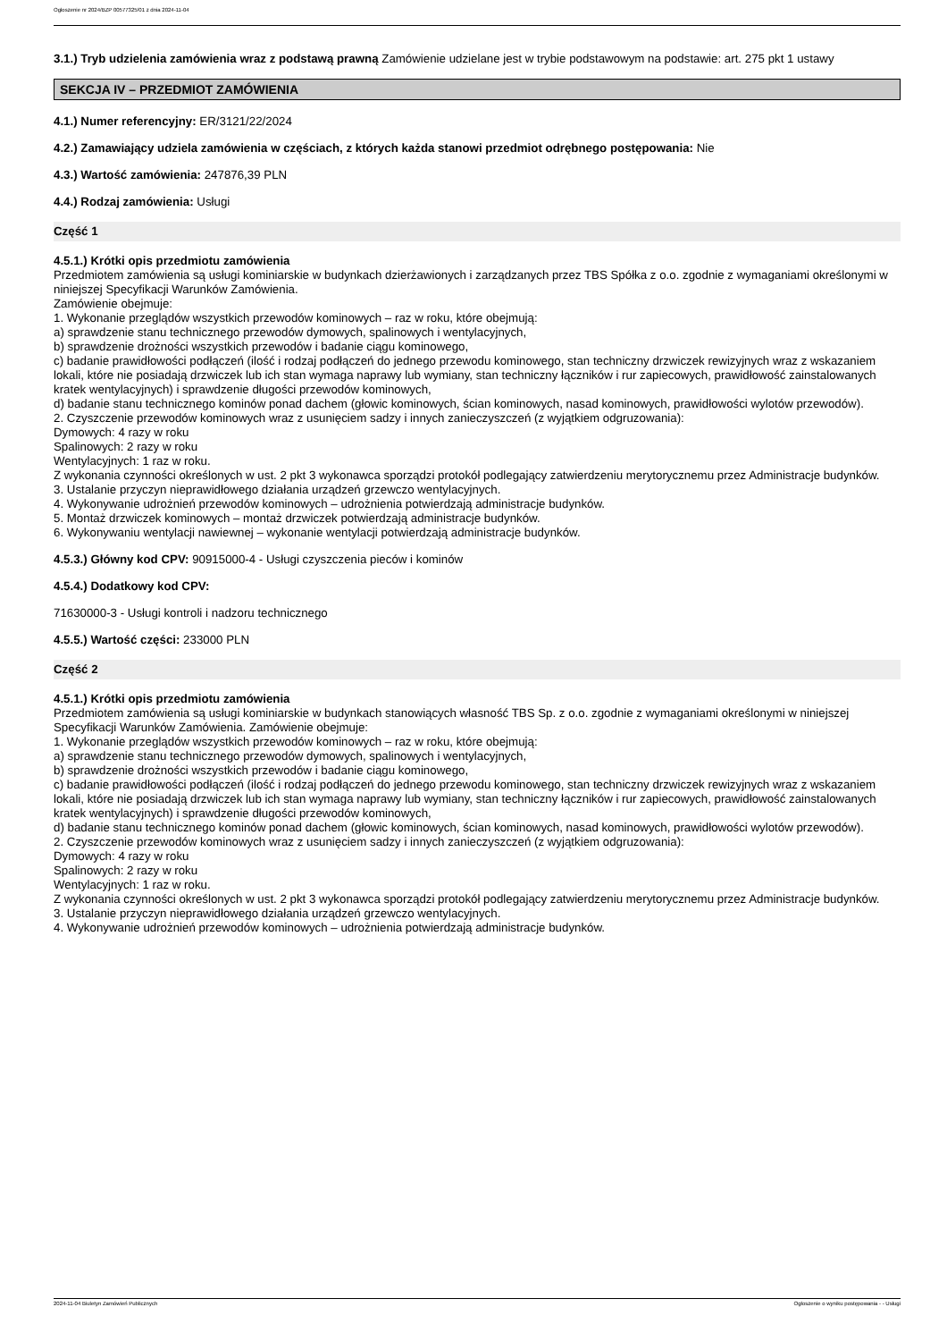Ogłoszenie nr 2024/BZP 00577325/01 z dnia 2024-11-04
3.1.) Tryb udzielenia zamówienia wraz z podstawą prawną Zamówienie udzielane jest w trybie podstawowym na podstawie: art. 275 pkt 1 ustawy
SEKCJA IV – PRZEDMIOT ZAMÓWIENIA
4.1.) Numer referencyjny: ER/3121/22/2024
4.2.) Zamawiający udziela zamówienia w częściach, z których każda stanowi przedmiot odrębnego postępowania: Nie
4.3.) Wartość zamówienia: 247876,39 PLN
4.4.) Rodzaj zamówienia: Usługi
Część 1
4.5.1.) Krótki opis przedmiotu zamówienia
Przedmiotem zamówienia są usługi kominiarskie w budynkach dzierżawionych i zarządzanych przez TBS Spółka z o.o. zgodnie z wymaganiami określonymi w niniejszej Specyfikacji Warunków Zamówienia.
Zamówienie obejmuje:
1. Wykonanie przeglądów wszystkich przewodów kominowych – raz w roku, które obejmują:
a) sprawdzenie stanu technicznego przewodów dymowych, spalinowych i wentylacyjnych,
b) sprawdzenie drożności wszystkich przewodów i badanie ciągu kominowego,
c) badanie prawidłowości podłączeń (ilość i rodzaj podłączeń do jednego przewodu kominowego, stan techniczny drzwiczek rewizyjnych wraz z wskazaniem lokali, które nie posiadają drzwiczek lub ich stan wymaga naprawy lub wymiany, stan techniczny łączników i rur zapiecowych, prawidłowość zainstalowanych kratek wentylacyjnych) i sprawdzenie długości przewodów kominowych,
d) badanie stanu technicznego kominów ponad dachem (głowic kominowych, ścian kominowych, nasad kominowych, prawidłowości wylotów przewodów).
2. Czyszczenie przewodów kominowych wraz z usunięciem sadzy i innych zanieczyszczeń (z wyjątkiem odgruzowania):
Dymowych: 4 razy w roku
Spalinowych: 2 razy w roku
Wentylacyjnych: 1 raz w roku.
Z wykonania czynności określonych w ust. 2 pkt 3 wykonawca sporządzi protokół podlegający zatwierdzeniu merytorycznemu przez Administracje budynków.
3. Ustalanie przyczyn nieprawidłowego działania urządzeń grzewczo wentylacyjnych.
4. Wykonywanie udrożnień przewodów kominowych – udrożnienia potwierdzają administracje budynków.
5. Montaż drzwiczek kominowych – montaż drzwiczek potwierdzają administracje budynków.
6. Wykonywaniu wentylacji nawiewnej – wykonanie wentylacji potwierdzają administracje budynków.
4.5.3.) Główny kod CPV: 90915000-4 - Usługi czyszczenia pieców i kominów
4.5.4.) Dodatkowy kod CPV:
71630000-3 - Usługi kontroli i nadzoru technicznego
4.5.5.) Wartość części: 233000 PLN
Część 2
4.5.1.) Krótki opis przedmiotu zamówienia
Przedmiotem zamówienia są usługi kominiarskie w budynkach stanowiących własność TBS Sp. z o.o. zgodnie z wymaganiami określonymi w niniejszej Specyfikacji Warunków Zamówienia. Zamówienie obejmuje:
1. Wykonanie przeglądów wszystkich przewodów kominowych – raz w roku, które obejmują:
a) sprawdzenie stanu technicznego przewodów dymowych, spalinowych i wentylacyjnych,
b) sprawdzenie drożności wszystkich przewodów i badanie ciągu kominowego,
c) badanie prawidłowości podłączeń (ilość i rodzaj podłączeń do jednego przewodu kominowego, stan techniczny drzwiczek rewizyjnych wraz z wskazaniem lokali, które nie posiadają drzwiczek lub ich stan wymaga naprawy lub wymiany, stan techniczny łączników i rur zapiecowych, prawidłowość zainstalowanych kratek wentylacyjnych) i sprawdzenie długości przewodów kominowych,
d) badanie stanu technicznego kominów ponad dachem (głowic kominowych, ścian kominowych, nasad kominowych, prawidłowości wylotów przewodów).
2. Czyszczenie przewodów kominowych wraz z usunięciem sadzy i innych zanieczyszczeń (z wyjątkiem odgruzowania):
Dymowych: 4 razy w roku
Spalinowych: 2 razy w roku
Wentylacyjnych: 1 raz w roku.
Z wykonania czynności określonych w ust. 2 pkt 3 wykonawca sporządzi protokół podlegający zatwierdzeniu merytorycznemu przez Administracje budynków.
3. Ustalanie przyczyn nieprawidłowego działania urządzeń grzewczo wentylacyjnych.
4. Wykonywanie udrożnień przewodów kominowych – udrożnienia potwierdzają administracje budynków.
2024-11-04 Biuletyn Zamówień Publicznych Ogłoszenie o wyniku postępowania - - Usługi